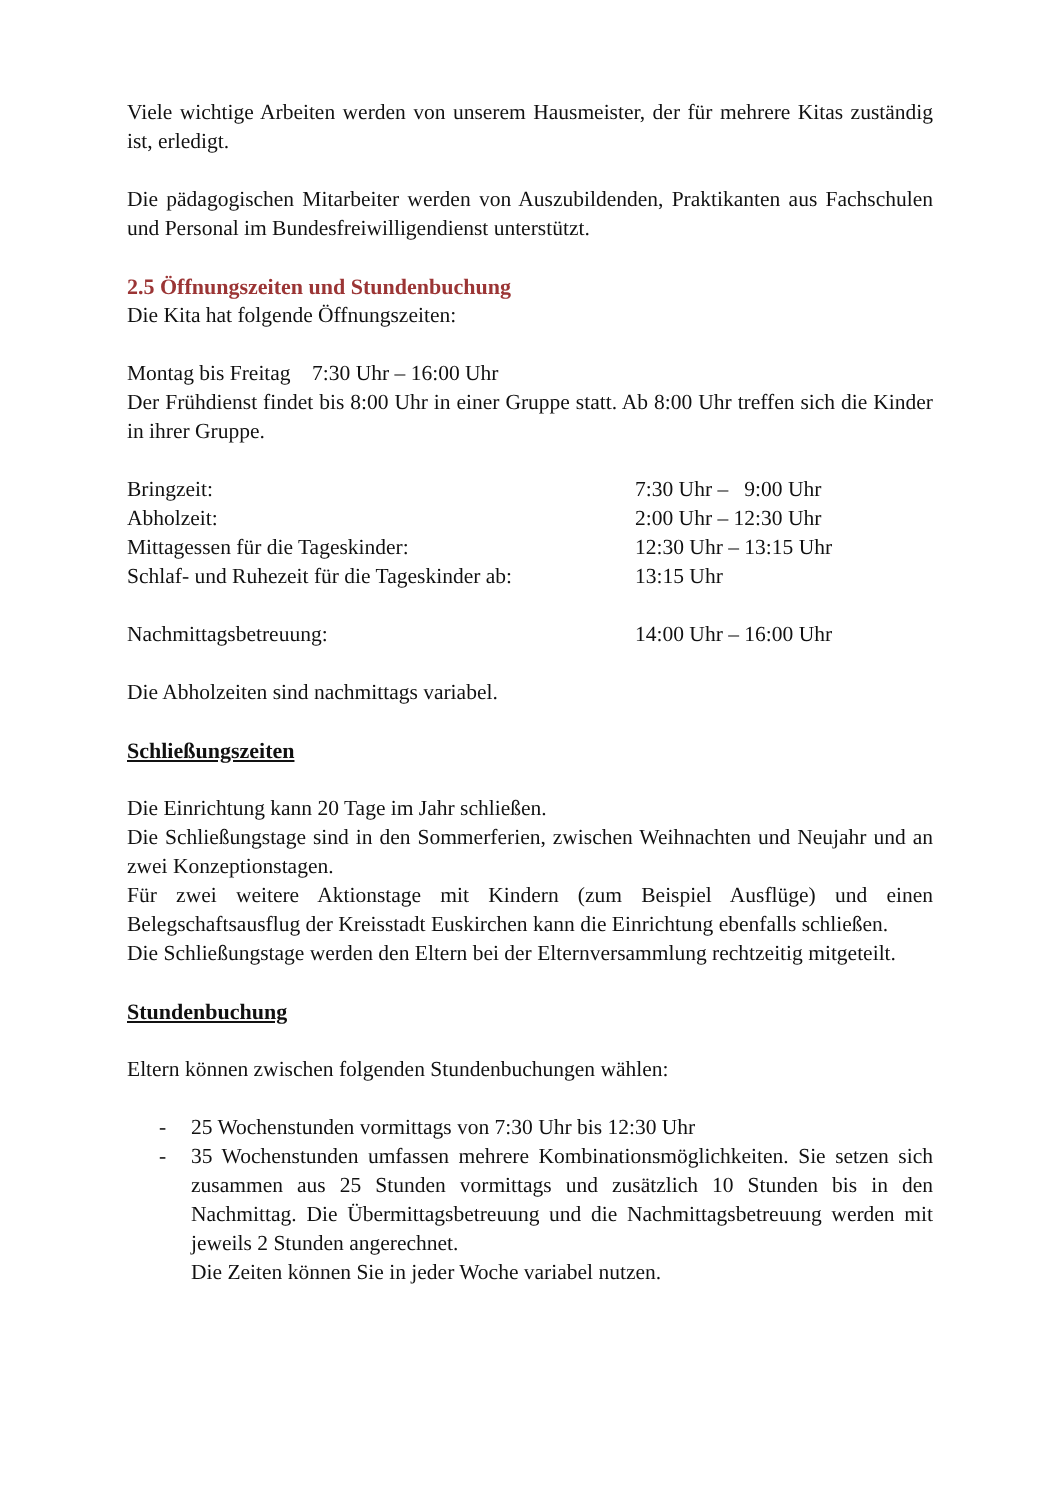Viele wichtige Arbeiten werden von unserem Hausmeister, der für mehrere Kitas zuständig ist, erledigt.
Die pädagogischen Mitarbeiter werden von Auszubildenden, Praktikanten aus Fachschulen und Personal im Bundesfreiwilligendienst unterstützt.
2.5 Öffnungszeiten und Stundenbuchung
Die Kita hat folgende Öffnungszeiten:
Montag bis Freitag 7:30 Uhr – 16:00 Uhr
Der Frühdienst findet bis 8:00 Uhr in einer Gruppe statt. Ab 8:00 Uhr treffen sich die Kinder in ihrer Gruppe.
Bringzeit: 7:30 Uhr – 9:00 Uhr
Abholzeit: 2:00 Uhr – 12:30 Uhr
Mittagessen für die Tageskinder: 12:30 Uhr – 13:15 Uhr
Schlaf- und Ruhezeit für die Tageskinder ab: 13:15 Uhr
Nachmittagsbetreuung: 14:00 Uhr – 16:00 Uhr
Die Abholzeiten sind nachmittags variabel.
Schließungszeiten
Die Einrichtung kann 20 Tage im Jahr schließen.
Die Schließungstage sind in den Sommerferien, zwischen Weihnachten und Neujahr und an zwei Konzeptionstagen.
Für zwei weitere Aktionstage mit Kindern (zum Beispiel Ausflüge) und einen Belegschaftsausflug der Kreisstadt Euskirchen kann die Einrichtung ebenfalls schließen.
Die Schließungstage werden den Eltern bei der Elternversammlung rechtzeitig mitgeteilt.
Stundenbuchung
Eltern können zwischen folgenden Stundenbuchungen wählen:
- 25 Wochenstunden vormittags von 7:30 Uhr bis 12:30 Uhr
- 35 Wochenstunden umfassen mehrere Kombinationsmöglichkeiten. Sie setzen sich zusammen aus 25 Stunden vormittags und zusätzlich 10 Stunden bis in den Nachmittag. Die Übermittagsbetreuung und die Nachmittagsbetreuung werden mit jeweils 2 Stunden angerechnet.
Die Zeiten können Sie in jeder Woche variabel nutzen.